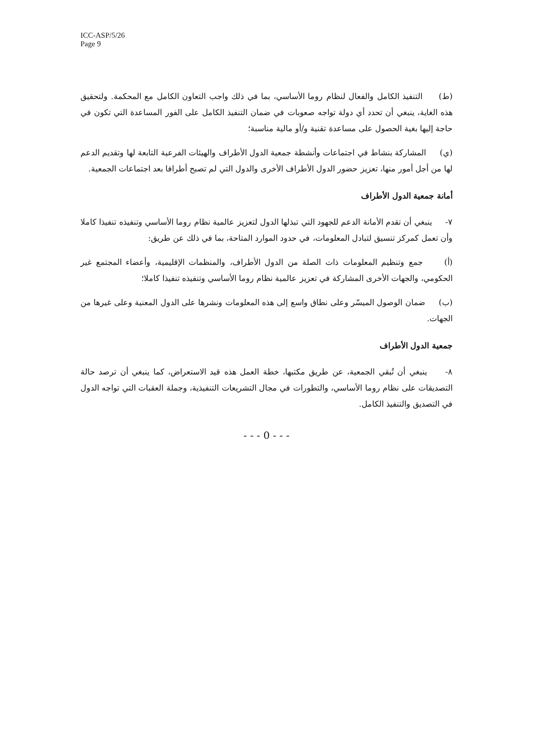ICC-ASP/5/26
Page 9
(ط) التنفيذ الكامل والفعال لنظام روما الأساسي، بما في ذلك واجب التعاون الكامل مع المحكمة. ولتحقيق هذه الغاية، ينبغي أن تحدد أي دولة تواجه صعوبات في ضمان التنفيذ الكامل على الفور المساعدة التي تكون في حاجة إليها بغية الحصول على مساعدة تقنية و/أو مالية مناسبة؛
(ي) المشاركة بنشاط في اجتماعات وأنشطة جمعية الدول الأطراف والهيئات الفرعية التابعة لها وتقديم الدعم لها من أجل أمور منها، تعزيز حضور الدول الأطراف الأخرى والدول التي لم تصبح أطرافا بعد اجتماعات الجمعية.
أمانة جمعية الدول الأطراف
٧- ينبغي أن تقدم الأمانة الدعم للجهود التي تبذلها الدول لتعزيز عالمية نظام روما الأساسي وتنفيذه تنفيذا كاملا وأن تعمل كمركز تنسيق لتبادل المعلومات، في حدود الموارد المتاحة، بما في ذلك عن طريق:
(أ) جمع وتنظيم المعلومات ذات الصلة من الدول الأطراف، والمنظمات الإقليمية، وأعضاء المجتمع غير الحكومي، والجهات الأخرى المشاركة في تعزيز عالمية نظام روما الأساسي وتنفيذه تنفيذا كاملا؛
(ب) ضمان الوصول الميسّر وعلى نطاق واسع إلى هذه المعلومات ونشرها على الدول المعنية وعلى غيرها من الجهات.
جمعية الدول الأطراف
٨- ينبغي أن تُبقي الجمعية، عن طريق مكتبها، خطة العمل هذه قيد الاستعراض، كما ينبغي أن ترصد حالة التصديقات على نظام روما الأساسي، والتطورات في مجال التشريعات التنفيذية، وجملة العقبات التي تواجه الدول في التصديق والتنفيذ الكامل.
- - - 0 - - -